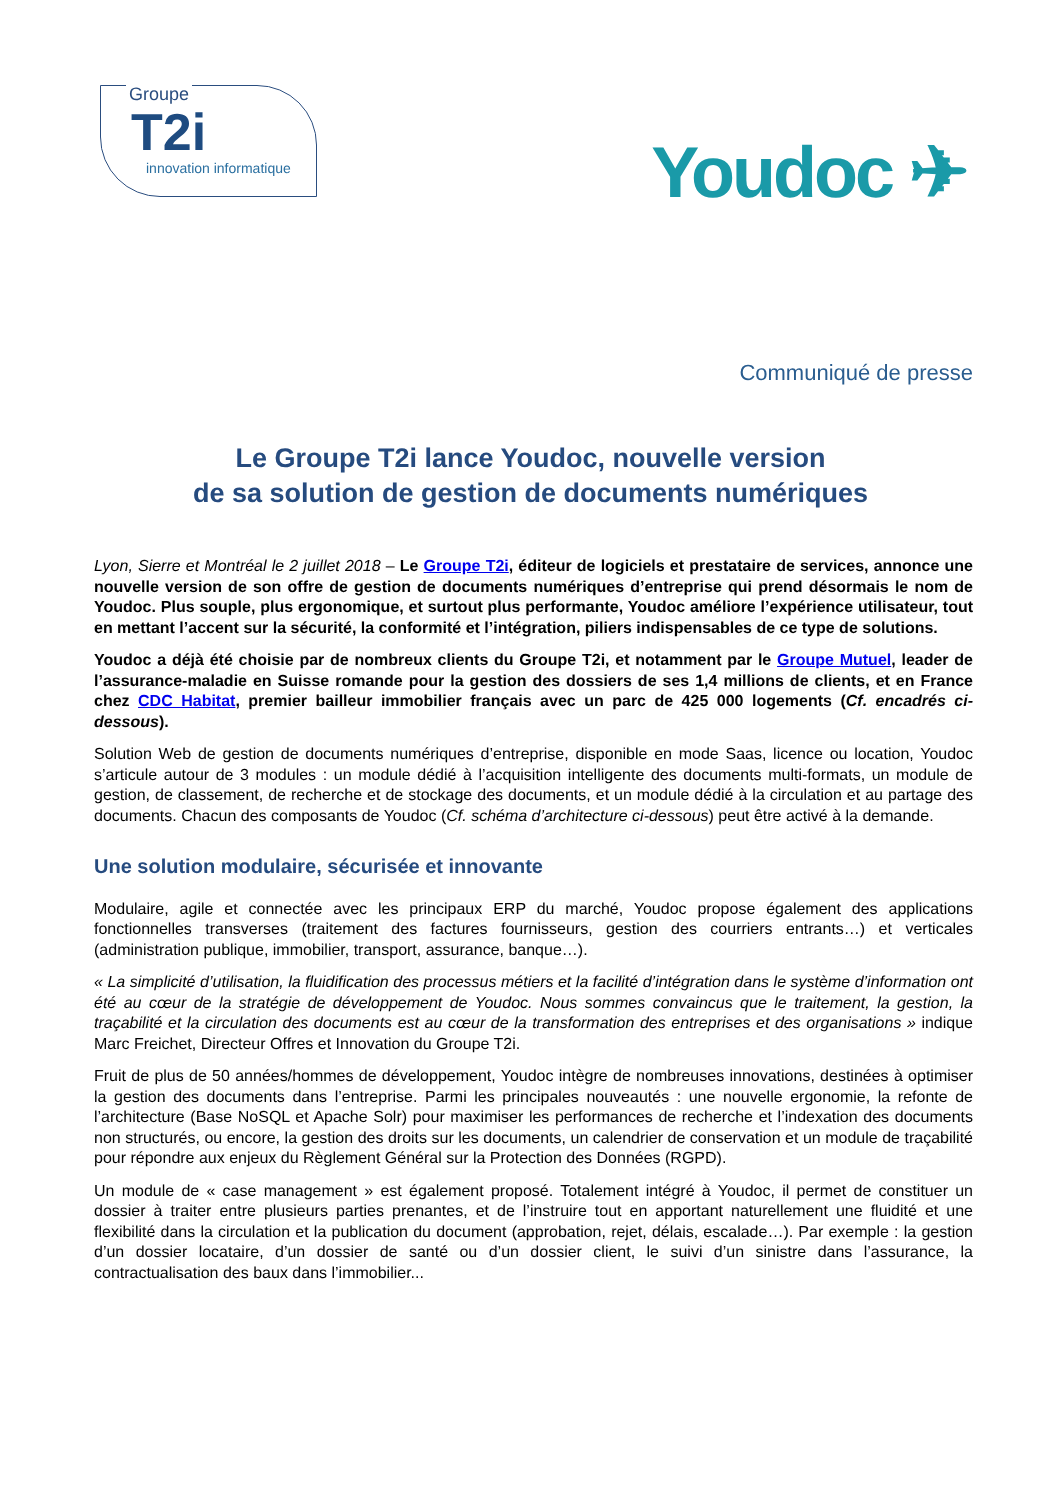Groupe
T2i
innovation informatique
Youdoc ✈
Communiqué de presse
Le Groupe T2i lance Youdoc, nouvelle version
de sa solution de gestion de documents numériques
Lyon, Sierre et Montréal le 2 juillet 2018 – Le Groupe T2i, éditeur de logiciels et prestataire de services, annonce une nouvelle version de son offre de gestion de documents numériques d’entreprise qui prend désormais le nom de Youdoc. Plus souple, plus ergonomique, et surtout plus performante, Youdoc améliore l’expérience utilisateur, tout en mettant l’accent sur la sécurité, la conformité et l’intégration, piliers indispensables de ce type de solutions.
Youdoc a déjà été choisie par de nombreux clients du Groupe T2i, et notamment par le Groupe Mutuel, leader de l’assurance-maladie en Suisse romande pour la gestion des dossiers de ses 1,4 millions de clients, et en France chez CDC Habitat, premier bailleur immobilier français avec un parc de 425 000 logements (Cf. encadrés ci-dessous).
Solution Web de gestion de documents numériques d’entreprise, disponible en mode Saas, licence ou location, Youdoc s’articule autour de 3 modules : un module dédié à l’acquisition intelligente des documents multi-formats, un module de gestion, de classement, de recherche et de stockage des documents, et un module dédié à la circulation et au partage des documents. Chacun des composants de Youdoc (Cf. schéma d’architecture ci-dessous) peut être activé à la demande.
Une solution modulaire, sécurisée et innovante
Modulaire, agile et connectée avec les principaux ERP du marché, Youdoc propose également des applications fonctionnelles transverses (traitement des factures fournisseurs, gestion des courriers entrants…) et verticales (administration publique, immobilier, transport, assurance, banque…).
« La simplicité d’utilisation, la fluidification des processus métiers et la facilité d’intégration dans le système d’information ont été au cœur de la stratégie de développement de Youdoc. Nous sommes convaincus que le traitement, la gestion, la traçabilité et la circulation des documents est au cœur de la transformation des entreprises et des organisations » indique Marc Freichet, Directeur Offres et Innovation du Groupe T2i.
Fruit de plus de 50 années/hommes de développement, Youdoc intègre de nombreuses innovations, destinées à optimiser la gestion des documents dans l’entreprise. Parmi les principales nouveautés : une nouvelle ergonomie, la refonte de l’architecture (Base NoSQL et Apache Solr) pour maximiser les performances de recherche et l’indexation des documents non structurés, ou encore, la gestion des droits sur les documents, un calendrier de conservation et un module de traçabilité pour répondre aux enjeux du Règlement Général sur la Protection des Données (RGPD).
Un module de « case management » est également proposé. Totalement intégré à Youdoc, il permet de constituer un dossier à traiter entre plusieurs parties prenantes, et de l’instruire tout en apportant naturellement une fluidité et une flexibilité dans la circulation et la publication du document (approbation, rejet, délais, escalade…). Par exemple : la gestion d’un dossier locataire, d’un dossier de santé ou d’un dossier client, le suivi d’un sinistre dans l’assurance, la contractualisation des baux dans l’immobilier...